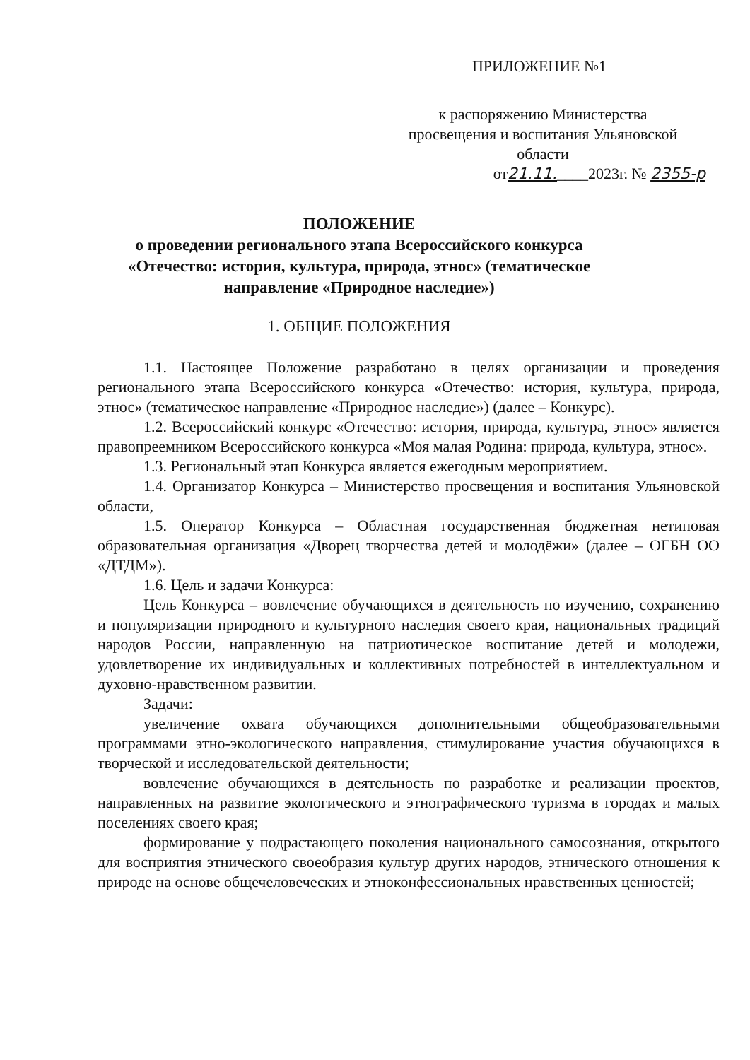ПРИЛОЖЕНИЕ №1
к распоряжению Министерства
просвещения и воспитания Ульяновской
области
от21.11.____2023г. № 2355-р
ПОЛОЖЕНИЕ
о проведении регионального этапа Всероссийского конкурса «Отечество: история, культура, природа, этнос» (тематическое направление «Природное наследие»)
1. ОБЩИЕ ПОЛОЖЕНИЯ
1.1. Настоящее Положение разработано в целях организации и проведения регионального этапа Всероссийского конкурса «Отечество: история, культура, природа, этнос» (тематическое направление «Природное наследие») (далее – Конкурс).
1.2. Всероссийский конкурс «Отечество: история, природа, культура, этнос» является правопреемником Всероссийского конкурса «Моя малая Родина: природа, культура, этнос».
1.3. Региональный этап Конкурса является ежегодным мероприятием.
1.4. Организатор Конкурса – Министерство просвещения и воспитания Ульяновской области,
1.5. Оператор Конкурса – Областная государственная бюджетная нетиповая образовательная организация «Дворец творчества детей и молодёжи» (далее – ОГБН ОО «ДТДМ»).
1.6. Цель и задачи Конкурса:
Цель Конкурса – вовлечение обучающихся в деятельность по изучению, сохранению и популяризации природного и культурного наследия своего края, национальных традиций народов России, направленную на патриотическое воспитание детей и молодежи, удовлетворение их индивидуальных и коллективных потребностей в интеллектуальном и духовно-нравственном развитии.
Задачи:
увеличение охвата обучающихся дополнительными общеобразовательными программами этно-экологического направления, стимулирование участия обучающихся в творческой и исследовательской деятельности;
вовлечение обучающихся в деятельность по разработке и реализации проектов, направленных на развитие экологического и этнографического туризма в городах и малых поселениях своего края;
формирование у подрастающего поколения национального самосознания, открытого для восприятия этнического своеобразия культур других народов, этнического отношения к природе на основе общечеловеческих и этноконфессиональных нравственных ценностей;